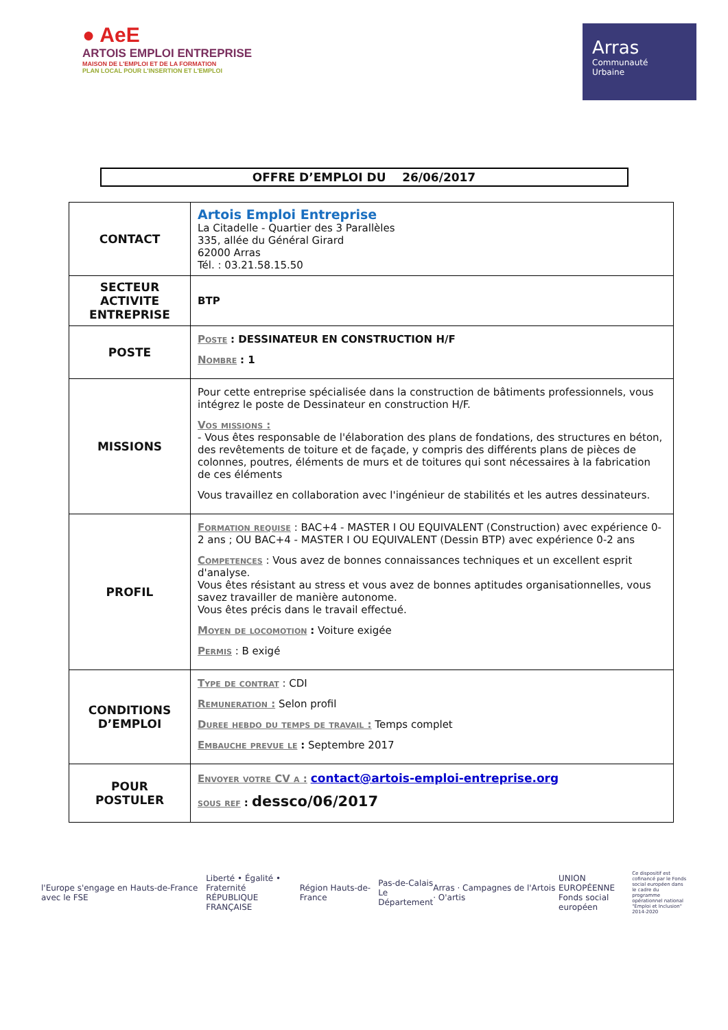● AeE
ARTOIS EMPLOI ENTREPRISE
MAISON DE L'EMPLOI ET DE LA FORMATION
PLAN LOCAL POUR L'INSERTION ET L'EMPLOI
Arras
Communauté
Urbaine
OFFRE D’EMPLOI DU 26/06/2017
| CONTACT | Artois Emploi Entreprise La Citadelle - Quartier des 3 Parallèles 335, allée du Général Girard 62000 Arras Tél. : 03.21.58.15.50 |
| SECTEUR ACTIVITE ENTREPRISE | BTP |
| POSTE | Poste : DESSINATEUR EN CONSTRUCTION H/F Nombre : 1 |
| MISSIONS | Pour cette entreprise spécialisée dans la construction de bâtiments professionnels, vous intégrez le poste de Dessinateur en construction H/F. Vos missions : - Vous êtes responsable de l'élaboration des plans de fondations, des structures en béton, des revêtements de toiture et de façade, y compris des différents plans de pièces de colonnes, poutres, éléments de murs et de toitures qui sont nécessaires à la fabrication de ces éléments Vous travaillez en collaboration avec l'ingénieur de stabilités et les autres dessinateurs. |
| PROFIL | Formation requise : BAC+4 - MASTER I OU EQUIVALENT (Construction) avec expérience 0-2 ans ; OU BAC+4 - MASTER I OU EQUIVALENT (Dessin BTP) avec expérience 0-2 ans Competences : Vous avez de bonnes connaissances techniques et un excellent esprit d'analyse. Vous êtes résistant au stress et vous avez de bonnes aptitudes organisationnelles, vous savez travailler de manière autonome. Vous êtes précis dans le travail effectué. Moyen de locomotion : Voiture exigée Permis : B exigé |
| CONDITIONS D’EMPLOI | Type de contrat : CDI Remuneration : Selon profil Duree hebdo du temps de travail : Temps complet Embauche prevue le : Septembre 2017 |
| POUR POSTULER | Envoyer votre CV a : contact@artois-emploi-entreprise.org sous ref : dessco/06/2017 |
l'Europe s'engage en Hauts-de-France avec le FSE
Liberté • Égalité • Fraternité
RÉPUBLIQUE FRANÇAISE
Région Hauts-de-France
Pas-de-Calais
Le Département
Arras · Campagnes de l'Artois · O'artis
UNION EUROPÉENNE
Fonds social européen
Ce dispositif est cofinancé par le Fonds social européen dans le cadre du programme opérationnel national "Emploi et Inclusion" 2014-2020